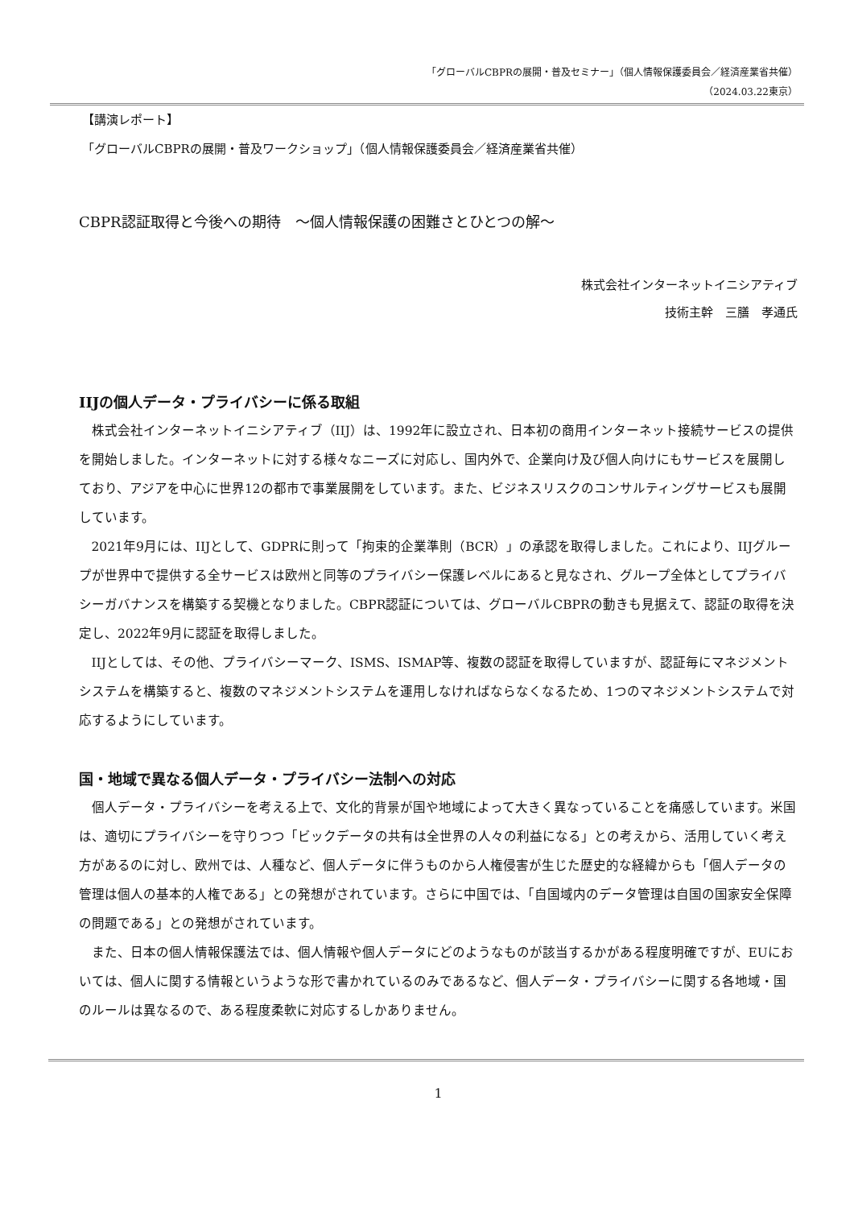「グローバルCBPRの展開・普及セミナー」（個人情報保護委員会／経済産業省共催）
（2024.03.22東京）
【講演レポート】
「グローバルCBPRの展開・普及ワークショップ」（個人情報保護委員会／経済産業省共催）
CBPR認証取得と今後への期待　～個人情報保護の困難さとひとつの解～
株式会社インターネットイニシアティブ
技術主幹　三膳　孝通氏
IIJの個人データ・プライバシーに係る取組
株式会社インターネットイニシアティブ（IIJ）は、1992年に設立され、日本初の商用インターネット接続サービスの提供を開始しました。インターネットに対する様々なニーズに対応し、国内外で、企業向け及び個人向けにもサービスを展開しており、アジアを中心に世界12の都市で事業展開をしています。また、ビジネスリスクのコンサルティングサービスも展開しています。
2021年9月には、IIJとして、GDPRに則って「拘束的企業準則（BCR）」の承認を取得しました。これにより、IIJグループが世界中で提供する全サービスは欧州と同等のプライバシー保護レベルにあると見なされ、グループ全体としてプライバシーガバナンスを構築する契機となりました。CBPR認証については、グローバルCBPRの動きも見据えて、認証の取得を決定し、2022年9月に認証を取得しました。
IIJとしては、その他、プライバシーマーク、ISMS、ISMAP等、複数の認証を取得していますが、認証毎にマネジメントシステムを構築すると、複数のマネジメントシステムを運用しなければならなくなるため、1つのマネジメントシステムで対応するようにしています。
国・地域で異なる個人データ・プライバシー法制への対応
個人データ・プライバシーを考える上で、文化的背景が国や地域によって大きく異なっていることを痛感しています。米国は、適切にプライバシーを守りつつ「ビックデータの共有は全世界の人々の利益になる」との考えから、活用していく考え方があるのに対し、欧州では、人種など、個人データに伴うものから人権侵害が生じた歴史的な経緯からも「個人データの管理は個人の基本的人権である」との発想がされています。さらに中国では、「自国域内のデータ管理は自国の国家安全保障の問題である」との発想がされています。
また、日本の個人情報保護法では、個人情報や個人データにどのようなものが該当するかがある程度明確ですが、EUにおいては、個人に関する情報というような形で書かれているのみであるなど、個人データ・プライバシーに関する各地域・国のルールは異なるので、ある程度柔軟に対応するしかありません。
1